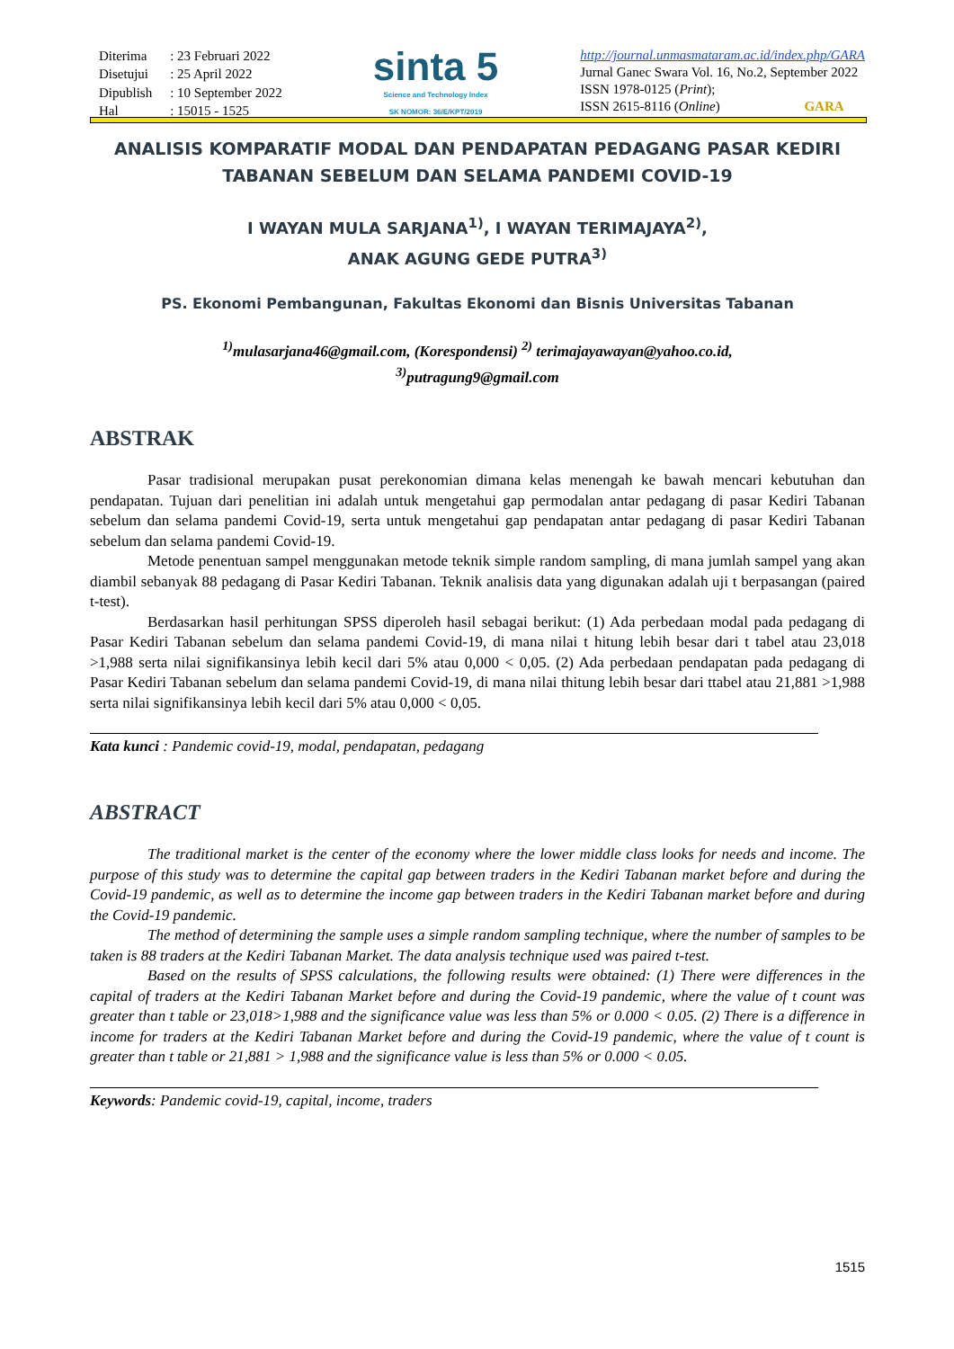| Diterima | : 23 Februari 2022 |
| Disetujui | : 25 April 2022 |
| Dipublish | : 10 September 2022 |
| Hal | : 15015 - 1525 |
sinta 5
Science and Technology Index
SK NOMOR: 36/E/KPT/2019
http://journal.unmasmataram.ac.id/index.php/GARA
Jurnal Ganec Swara Vol. 16, No.2, September 2022
ISSN 1978-0125 (Print);
ISSN 2615-8116 (Online) GARA
ANALISIS KOMPARATIF MODAL DAN PENDAPATAN PEDAGANG PASAR KEDIRI TABANAN SEBELUM DAN SELAMA PANDEMI COVID-19
I WAYAN MULA SARJANA<sup>1)</sup>, I WAYAN TERIMAJAYA<sup>2)</sup>,
ANAK AGUNG GEDE PUTRA<sup>3)</sup>
PS. Ekonomi Pembangunan, Fakultas Ekonomi dan Bisnis Universitas Tabanan
<sup>1)</sup> mulasarjana46@gmail.com, (Korespondensi) <sup>2)</sup> terimajayawayan@yahoo.co.id,
<sup>3)</sup> putragung9@gmail.com
ABSTRAK
Pasar tradisional merupakan pusat perekonomian dimana kelas menengah ke bawah mencari kebutuhan dan pendapatan. Tujuan dari penelitian ini adalah untuk mengetahui gap permodalan antar pedagang di pasar Kediri Tabanan sebelum dan selama pandemi Covid-19, serta untuk mengetahui gap pendapatan antar pedagang di pasar Kediri Tabanan sebelum dan selama pandemi Covid-19.
Metode penentuan sampel menggunakan metode teknik simple random sampling, di mana jumlah sampel yang akan diambil sebanyak 88 pedagang di Pasar Kediri Tabanan. Teknik analisis data yang digunakan adalah uji t berpasangan (paired t-test).
Berdasarkan hasil perhitungan SPSS diperoleh hasil sebagai berikut: (1) Ada perbedaan modal pada pedagang di Pasar Kediri Tabanan sebelum dan selama pandemi Covid-19, di mana nilai t hitung lebih besar dari t tabel atau 23,018 >1,988 serta nilai signifikansinya lebih kecil dari 5% atau 0,000 < 0,05. (2) Ada perbedaan pendapatan pada pedagang di Pasar Kediri Tabanan sebelum dan selama pandemi Covid-19, di mana nilai thitung lebih besar dari ttabel atau 21,881 >1,988 serta nilai signifikansinya lebih kecil dari 5% atau 0,000 < 0,05.
Kata kunci : Pandemic covid-19, modal, pendapatan, pedagang
ABSTRACT
The traditional market is the center of the economy where the lower middle class looks for needs and income. The purpose of this study was to determine the capital gap between traders in the Kediri Tabanan market before and during the Covid-19 pandemic, as well as to determine the income gap between traders in the Kediri Tabanan market before and during the Covid-19 pandemic.
The method of determining the sample uses a simple random sampling technique, where the number of samples to be taken is 88 traders at the Kediri Tabanan Market. The data analysis technique used was paired t-test.
Based on the results of SPSS calculations, the following results were obtained: (1) There were differences in the capital of traders at the Kediri Tabanan Market before and during the Covid-19 pandemic, where the value of t count was greater than t table or 23,018>1,988 and the significance value was less than 5% or 0.000 < 0.05. (2) There is a difference in income for traders at the Kediri Tabanan Market before and during the Covid-19 pandemic, where the value of t count is greater than t table or 21,881 > 1,988 and the significance value is less than 5% or 0.000 < 0.05.
Keywords: Pandemic covid-19, capital, income, traders
1515